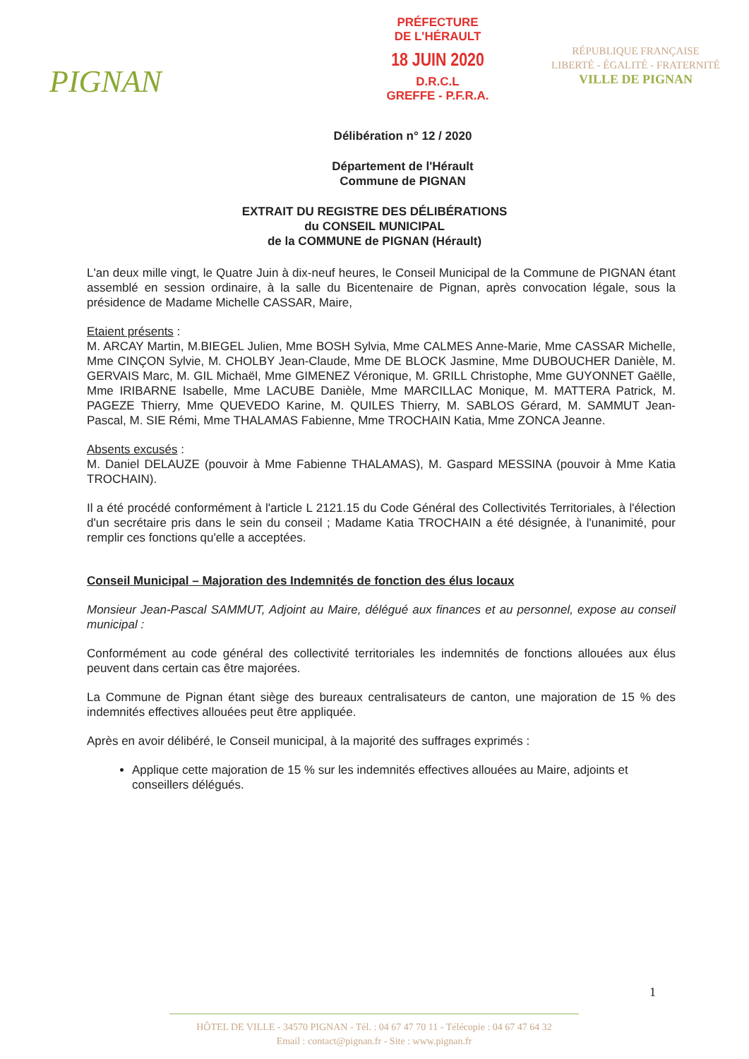PIGNAN
PRÉFECTURE
DE L'HÉRAULT
18 JUIN 2020
D.R.C.L
GREFFE - P.F.R.A.
RÉPUBLIQUE FRANÇAISE
LIBERTÉ - ÉGALITÉ - FRATERNITÉ
VILLE DE PIGNAN
Délibération n° 12 / 2020
Département de l'Hérault
Commune de PIGNAN
EXTRAIT DU REGISTRE DES DÉLIBÉRATIONS
du CONSEIL MUNICIPAL
de la COMMUNE de PIGNAN (Hérault)
L'an deux mille vingt, le Quatre Juin à dix-neuf heures, le Conseil Municipal de la Commune de PIGNAN étant assemblé en session ordinaire, à la salle du Bicentenaire de Pignan, après convocation légale, sous la présidence de Madame Michelle CASSAR, Maire,
Etaient présents :
M. ARCAY Martin, M.BIEGEL Julien, Mme BOSH Sylvia, Mme CALMES Anne-Marie, Mme CASSAR Michelle, Mme CINÇON Sylvie, M. CHOLBY Jean-Claude, Mme DE BLOCK Jasmine, Mme DUBOUCHER Danièle, M. GERVAIS Marc, M. GIL Michaël, Mme GIMENEZ Véronique, M. GRILL Christophe, Mme GUYONNET Gaëlle, Mme IRIBARNE Isabelle, Mme LACUBE Danièle, Mme MARCILLAC Monique, M. MATTERA Patrick, M. PAGEZE Thierry, Mme QUEVEDO Karine, M. QUILES Thierry, M. SABLOS Gérard, M. SAMMUT Jean-Pascal, M. SIE Rémi, Mme THALAMAS Fabienne, Mme TROCHAIN Katia, Mme ZONCA Jeanne.
Absents excusés :
M. Daniel DELAUZE (pouvoir à Mme Fabienne THALAMAS), M. Gaspard MESSINA (pouvoir à Mme Katia TROCHAIN).
Il a été procédé conformément à l'article L 2121.15 du Code Général des Collectivités Territoriales, à l'élection d'un secrétaire pris dans le sein du conseil ; Madame Katia TROCHAIN a été désignée, à l'unanimité, pour remplir ces fonctions qu'elle a acceptées.
Conseil Municipal – Majoration des Indemnités de fonction des élus locaux
Monsieur Jean-Pascal SAMMUT, Adjoint au Maire, délégué aux finances et au personnel, expose au conseil municipal :
Conformément au code général des collectivité territoriales les indemnités de fonctions allouées aux élus peuvent dans certain cas être majorées.
La Commune de Pignan étant siège des bureaux centralisateurs de canton, une majoration de 15 % des indemnités effectives allouées peut être appliquée.
Après en avoir délibéré, le Conseil municipal, à la majorité des suffrages exprimés :
Applique cette majoration de 15 % sur les indemnités effectives allouées au Maire, adjoints et conseillers délégués.
1
HÔTEL DE VILLE - 34570 PIGNAN - Tél. : 04 67 47 70 11 - Télécopie : 04 67 47 64 32
Email : contact@pignan.fr - Site : www.pignan.fr